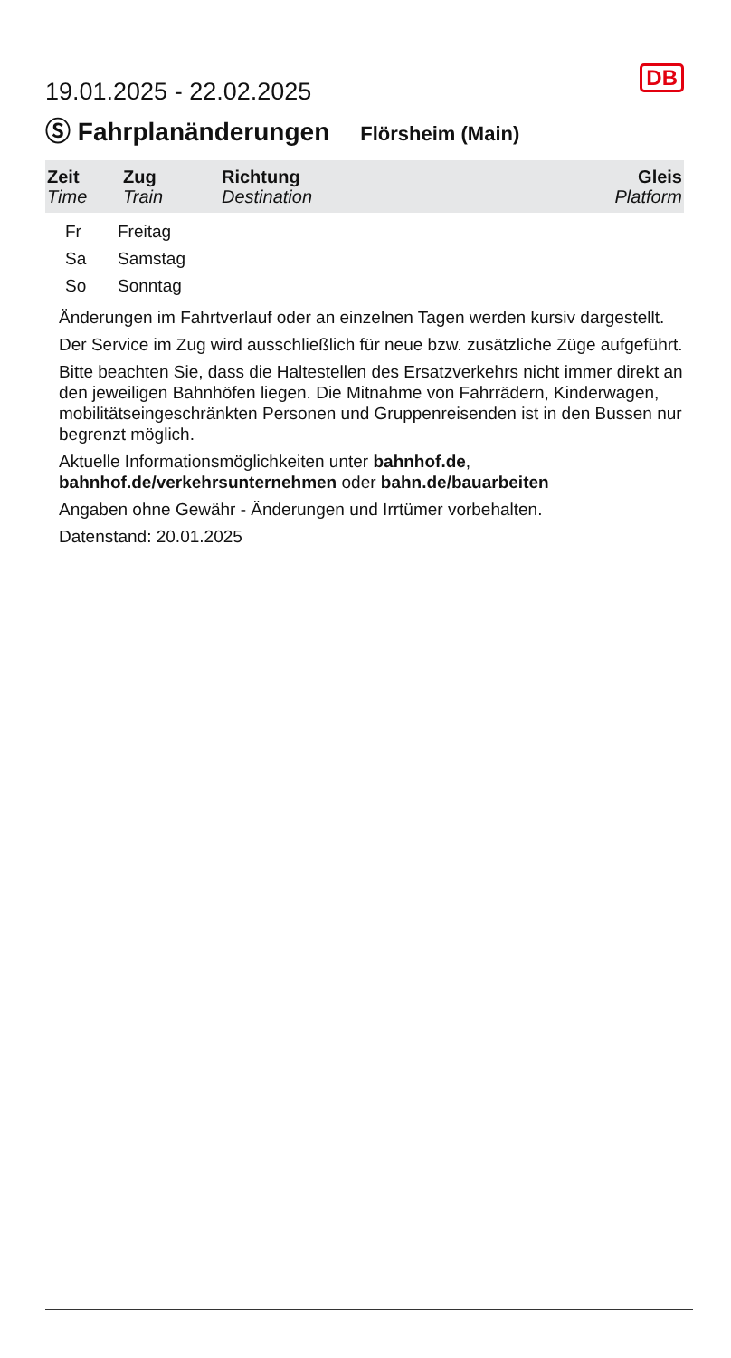DB
19.01.2025 - 22.02.2025
Ⓢ Fahrplanänderungen
Flörsheim (Main)
| Zeit Time | Zug Train | Richtung Destination | Gleis Platform |
| --- | --- | --- | --- |
Fr Freitag
Sa Samstag
So Sonntag
Änderungen im Fahrtverlauf oder an einzelnen Tagen werden kursiv dargestellt.
Der Service im Zug wird ausschließlich für neue bzw. zusätzliche Züge aufgeführt.
Bitte beachten Sie, dass die Haltestellen des Ersatzverkehrs nicht immer direkt an den jeweiligen Bahnhöfen liegen. Die Mitnahme von Fahrrädern, Kinderwagen, mobilitätseingeschränkten Personen und Gruppenreisenden ist in den Bussen nur begrenzt möglich.
Aktuelle Informationsmöglichkeiten unter bahnhof.de,
bahnhof.de/verkehrsunternehmen oder bahn.de/bauarbeiten
Angaben ohne Gewähr - Änderungen und Irrtümer vorbehalten.
Datenstand: 20.01.2025